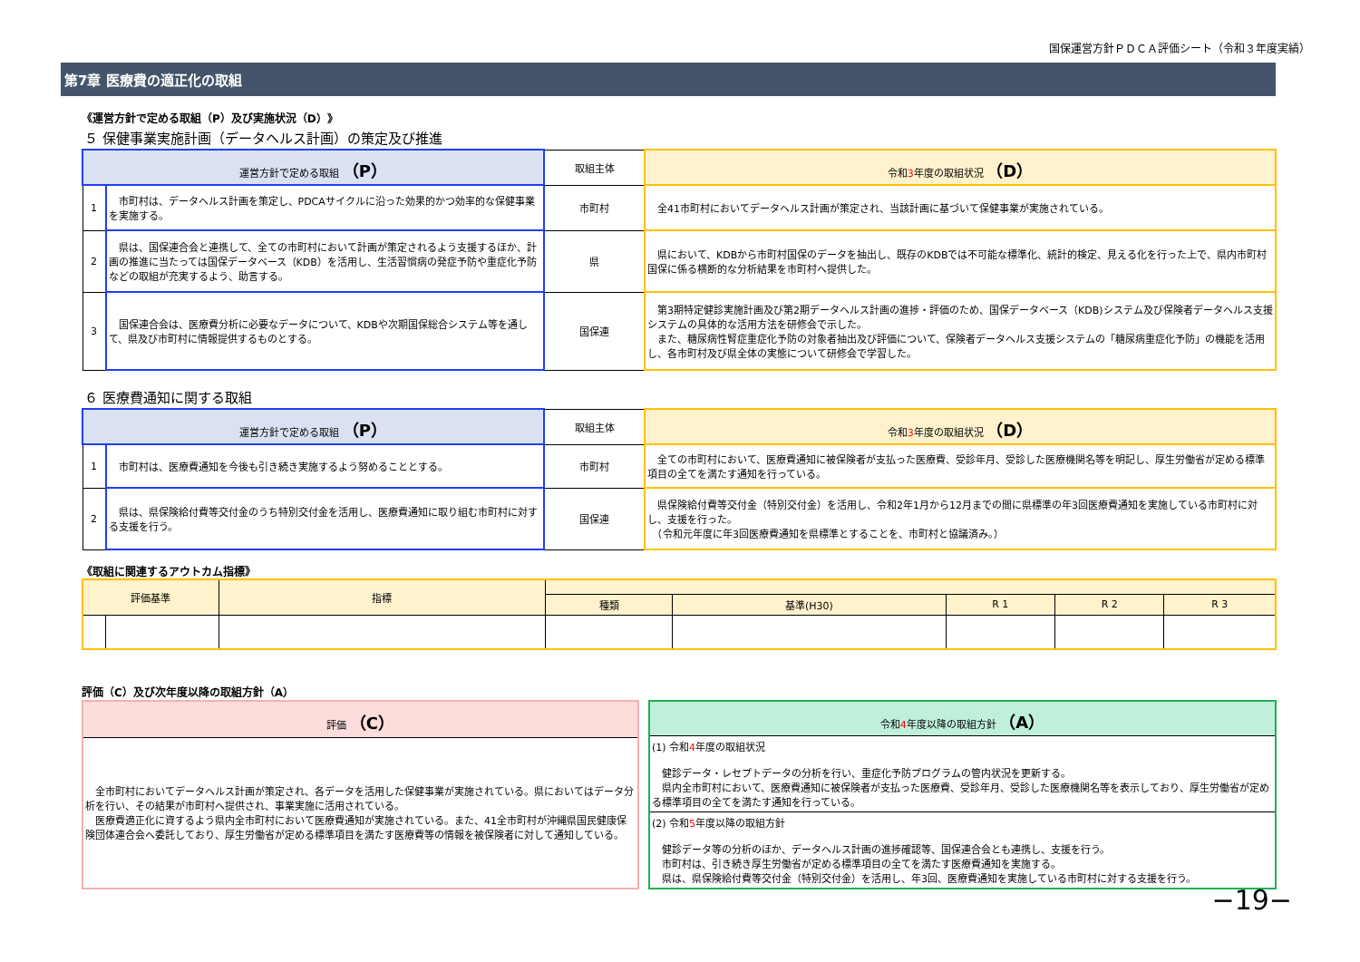国保運営方針ＰＤＣＡ評価シート（令和３年度実績）
第7章 医療費の適正化の取組
《運営方針で定める取組（P）及び実施状況（D）》
５ 保健事業実施計画（データヘルス計画）の策定及び推進
| 運営方針で定める取組 （P） | | 取組主体 | 令和 3 年度の取組状況 （D） |
| --- | --- | --- | --- |
| 1 | 市町村は、データヘルス計画を策定し、PDCAサイクルに沿った効果的かつ効率的な保健事業を実施する。 | 市町村 | 全41市町村においてデータヘルス計画が策定され、当該計画に基づいて保健事業が実施されている。 |
| 2 | 県は、国保連合会と連携して、全ての市町村において計画が策定されるよう支援するほか、計画の推進に当たっては国保データベース（KDB）を活用し、生活習慣病の発症予防や重症化予防などの取組が充実するよう、助言する。 | 県 | 県において、KDBから市町村国保のデータを抽出し、既存のKDBでは不可能な標準化、統計的検定、見える化を行った上で、県内市町村国保に係る横断的な分析結果を市町村へ提供した。 |
| 3 | 国保連合会は、医療費分析に必要なデータについて、KDBや次期国保総合システム等を通して、県及び市町村に情報提供するものとする。 | 国保連 | 第3期特定健診実施計画及び第2期データヘルス計画の進捗・評価のため、国保データベース（KDB)システム及び保険者データヘルス支援システムの具体的な活用方法を研修会で示した。 また、糖尿病性腎症重症化予防の対象者抽出及び評価について、保険者データヘルス支援システムの「糖尿病重症化予防」の機能を活用し、各市町村及び県全体の実態について研修会で学習した。 |
６ 医療費通知に関する取組
| 運営方針で定める取組 （P） | | 取組主体 | 令和 3 年度の取組状況 （D） |
| --- | --- | --- | --- |
| 1 | 市町村は、医療費通知を今後も引き続き実施するよう努めることとする。 | 市町村 | 全ての市町村において、医療費通知に被保険者が支払った医療費、受診年月、受診した医療機関名等を明記し、厚生労働省が定める標準項目の全てを満たす通知を行っている。 |
| 2 | 県は、県保険給付費等交付金のうち特別交付金を活用し、医療費通知に取り組む市町村に対する支援を行う。 | 国保連 | 県保険給付費等交付金（特別交付金）を活用し、令和2年1月から12月までの間に県標準の年3回医療費通知を実施している市町村に対し、支援を行った。 （令和元年度に年3回医療費通知を県標準とすることを、市町村と協議済み。） |
《取組に関連するアウトカム指標》
| 評価基準 | | 指標 | | | | | |
| --- | --- | --- | --- | --- | --- | --- | --- |
| | | | 種類 | 基準(H30) | R 1 | R 2 | R 3 |
評価（C）及び次年度以降の取組方針（A）
| 評価 （C） |
| --- |
| 全市町村においてデータヘルス計画が策定され、各データを活用した保健事業が実施されている。県においてはデータ分析を行い、その結果が市町村へ提供され、事業実施に活用されている。 医療費適正化に資するよう県内全市町村において医療費通知が実施されている。また、41全市町村が沖縄県国民健康保険団体連合会へ委託しており、厚生労働省が定める標準項目を満たす医療費等の情報を被保険者に対して通知している。 |
| 令和 4 年度以降の取組方針 （A） |
| --- |
| (1) 令和 4 年度の取組状況 健診データ・レセプトデータの分析を行い、重症化予防プログラムの管内状況を更新する。 県内全市町村において、医療費通知に被保険者が支払った医療費、受診年月、受診した医療機関名等を表示しており、厚生労働省が定める標準項目の全てを満たす通知を行っている。 |
| (2) 令和 5 年度以降の取組方針 健診データ等の分析のほか、データヘルス計画の進捗確認等、国保連合会とも連携し、支援を行う。 市町村は、引き続き厚生労働省が定める標準項目の全てを満たす医療費通知を実施する。 県は、県保険給付費等交付金（特別交付金）を活用し、年3回、医療費通知を実施している市町村に対する支援を行う。 |
−19−